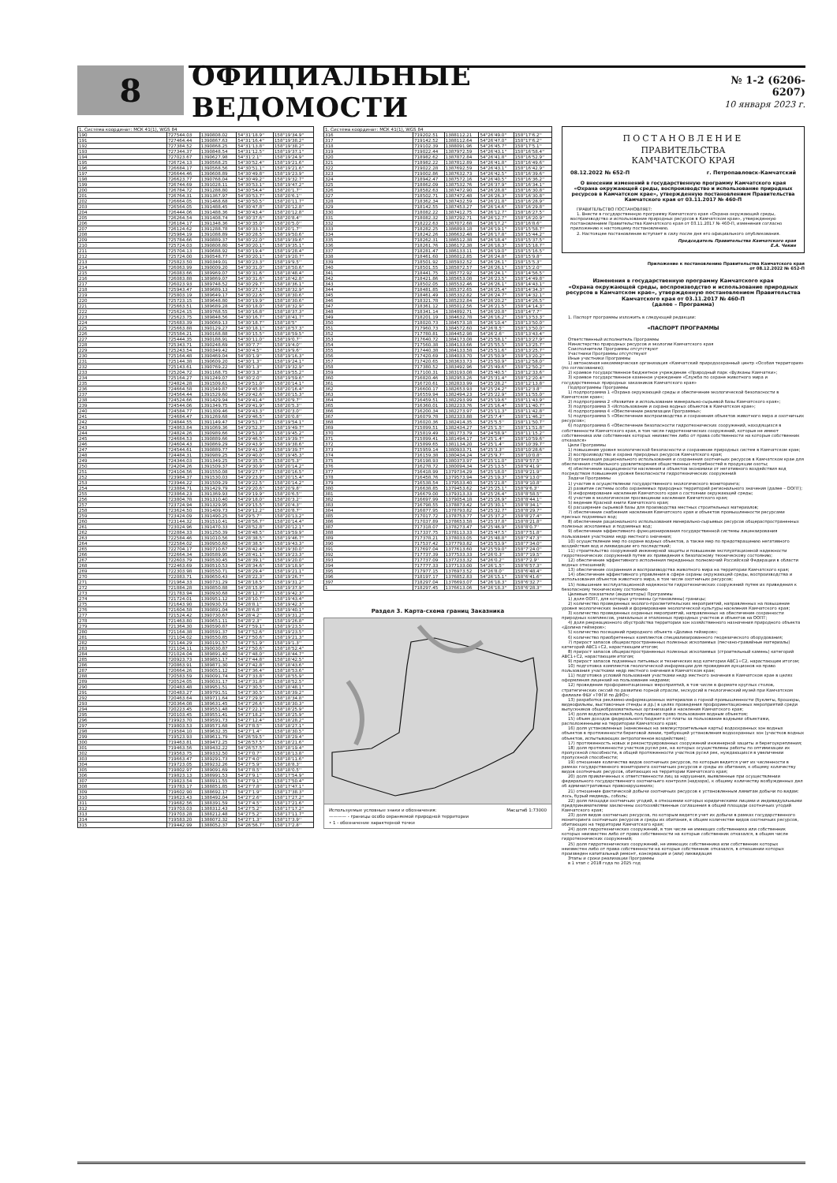8
ОФИЦИАЛЬНЫЕ ВЕДОМОСТИ
№ 1-2 (6206-6207)
10 января 2023 г.
| 1. Система координат: МСК 41(1), WGS 84 | | | | |
| 190 | 727544.03 | 1390808.02 | 54°31'18.9'' | 158°19'34.9'' |
| 191 | 727464.44 | 1390867.63 | 54°31'16.4'' | 158°19'38.2'' |
| 192 | 727384.52 | 1390868.25 | 54°31'13.8'' | 158°19'38.2'' |
| 193 | 727344.37 | 1390848.54 | 54°31'12.5'' | 158°19'37.1'' |
| 194 | 727023.67 | 1390627.98 | 54°31'2.1'' | 158°19'24.9'' |
| 195 | 726724.13 | 1390568.25 | 54°30'52.4'' | 158°19'21.6'' |
| 196 | 726684.17 | 1390568.56 | 54°30'51.1'' | 158°19'21.6'' |
| 197 | 726644.46 | 1390608.89 | 54°30'49.8'' | 158°19'23.9'' |
| 198 | 726623.77 | 1390768.04 | 54°30'49.2'' | 158°19'32.7'' |
| 199 | 726744.69 | 1391028.11 | 54°30'53.1'' | 158°19'47.2'' |
| 200 | 726784.72 | 1391288.80 | 54°30'54.4'' | 158°20'1.7'' |
| 201 | 726764.31 | 1391367.97 | 54°30'53.7'' | 158°20'6.1'' |
| 202 | 726664.05 | 1391468.68 | 54°30'50.5'' | 158°20'11.7'' |
| 203 | 726564.05 | 1391488.45 | 54°30'47.8'' | 158°20'12.8'' |
| 204 | 726444.06 | 1391488.36 | 54°30'43.4'' | 158°20'12.8'' |
| 205 | 726264.54 | 1391408.74 | 54°30'37.6'' | 158°20'8.4'' |
| 206 | 726184.17 | 1391348.36 | 54°30'35.0'' | 158°20'5.0'' |
| 207 | 726124.62 | 1391288.78 | 54°30'33.1'' | 158°20'1.7'' |
| 208 | 725984.19 | 1391088.89 | 54°30'28.5'' | 158°19'50.6'' |
| 209 | 725784.66 | 1390889.37 | 54°30'22.0'' | 158°19'39.6'' |
| 210 | 725724.03 | 1390808.80 | 54°30'20.1'' | 158°19'35.1'' |
| 211 | 725704.13 | 1390688.92 | 54°30'19.4'' | 158°19'28.4'' |
| 212 | 725724.00 | 1390548.77 | 54°30'20.1'' | 158°19'20.7'' |
| 213 | 725823.50 | 1390349.01 | 54°30'23.3'' | 158°19'9.5'' |
| 214 | 726063.99 | 1390009.20 | 54°30'31.0'' | 158°18'50.6'' |
| 215 | 726083.66 | 1389969.07 | 54°30'31.6'' | 158°18'48.4'' |
| 216 | 726083.88 | 1389869.07 | 54°30'31.6'' | 158°18'42.8'' |
| 217 | 726023.93 | 1389748.52 | 54°30'29.7'' | 158°18'36.1'' |
| 218 | 725943.47 | 1389689.13 | 54°30'27.1'' | 158°18'32.9'' |
| 219 | 725803.19 | 1389649.17 | 54°30'22.6'' | 158°18'30.6'' |
| 220 | 725723.15 | 1389648.80 | 54°30'19.9'' | 158°18'30.6'' |
| 221 | 725663.51 | 1389689.28 | 54°30'18.0'' | 158°18'32.9'' |
| 222 | 725624.15 | 1389768.55 | 54°30'16.8'' | 158°18'37.3'' |
| 223 | 725623.75 | 1389848.56 | 54°30'16.7'' | 158°18'41.7'' |
| 224 | 725683.39 | 1390069.13 | 54°30'18.7'' | 158°18'5'' |
| 225 | 725663.88 | 1390129.27 | 54°30'18.1'' | 158°18'57.3'' |
| 226 | 725584.21 | 1390168.88 | 54°30'15.5'' | 158°18'59.5'' |
| 227 | 725444.35 | 1390188.91 | 54°30'11.0'' | 158°19'0.7'' |
| 228 | 725343.71 | 1390248.69 | 54°30'7.7'' | 158°19'4.0'' |
| 229 | 725243.54 | 1390349.42 | 54°30'4.5'' | 158°19'9.6'' |
| 230 | 725164.48 | 1390469.04 | 54°30'1.9'' | 158°19'16.3'' |
| 231 | 725144.38 | 1390609.20 | 54°30'1.3'' | 158°19'24.1'' |
| 232 | 725143.61 | 1390769.22 | 54°30'1.3'' | 158°19'32.9'' |
| 233 | 725204.72 | 1391168.75 | 54°30'3.3'' | 158°19'55.2'' |
| 234 | 725164.27 | 1391249.07 | 54°30'2.0'' | 158°19'59.6'' |
| 235 | 724824.28 | 1391509.61 | 54°29'51.0'' | 158°20'14.1'' |
| 236 | 724664.58 | 1391549.87 | 54°29'45.8'' | 158°20'16.4'' |
| 237 | 724564.44 | 1391529.60 | 54°29'42.6'' | 158°20'15.3'' |
| 238 | 724524.66 | 1391429.94 | 54°29'41.4'' | 158°20'9.7'' |
| 239 | 724544.06 | 1391349.75 | 54°29'41.9'' | 158°20'5.3'' |
| 240 | 724584.77 | 1391309.46 | 54°29'43.3'' | 158°20'3.0'' |
| 241 | 724684.47 | 1391269.68 | 54°29'46.5'' | 158°20'0.8'' |
| 242 | 724844.55 | 1391149.47 | 54°29'51.7'' | 158°19'54.1'' |
| 243 | 724863.84 | 1391069.36 | 54°29'52.3'' | 158°19'49.7'' |
| 244 | 724824.26 | 1390989.66 | 54°29'51.0'' | 158°19'45.2'' |
| 245 | 724684.53 | 1390889.66 | 54°29'46.5'' | 158°19'39.7'' |
| 246 | 724604.43 | 1390869.29 | 54°29'43.9'' | 158°19'38.6'' |
| 247 | 724544.61 | 1390889.77 | 54°29'41.9'' | 158°19'39.7'' |
| 248 | 724484.31 | 1390989.25 | 54°29'40.0'' | 158°19'45.3'' |
| 249 | 724344.03 | 1391349.25 | 54°29'35.5'' | 158°20'5.3'' |
| 250 | 724204.26 | 1391509.37 | 54°29'30.9'' | 158°20'14.2'' |
| 251 | 724104.56 | 1391550.08 | 54°29'27.7'' | 158°20'16.5'' |
| 252 | 723984.37 | 1391530.03 | 54°29'23.9'' | 158°20'15.4'' |
| 253 | 723944.22 | 1391509.29 | 54°29'22.5'' | 158°20'14.2'' |
| 254 | 723884.71 | 1391429.79 | 54°29'20.6'' | 158°20'9.8'' |
| 255 | 723864.23 | 1391369.93 | 54°29'19.9'' | 158°20'6.5'' |
| 256 | 723804.78 | 1391310.40 | 54°29'18.0'' | 158°20'3.2'' |
| 257 | 723724.94 | 1391329.95 | 54°29'15.5'' | 158°20'4.3'' |
| 258 | 723624.50 | 1391409.73 | 54°29'12.2'' | 158°20'8.7'' |
| 259 | 723424.09 | 1391490.25 | 54°29'5.7'' | 158°20'13.2'' |
| 260 | 723144.32 | 1391510.41 | 54°28'56.7'' | 158°20'14.4'' |
| 261 | 723024.96 | 1391470.33 | 54°28'52.8'' | 158°20'12.1'' |
| 262 | 722884.33 | 1391250.39 | 54°28'48.5'' | 158°19'59.9'' |
| 263 | 722584.46 | 1391010.56 | 54°28'38.5'' | 158°19'46.7'' |
| 264 | 722584.02 | 1390950.60 | 54°28'38.5'' | 158°19'43.3'' |
| 265 | 722704.17 | 1390710.67 | 54°28'42.4'' | 158°19'30.0'' |
| 266 | 722664.34 | 1390589.95 | 54°28'41.1'' | 158°19'23.3'' |
| 267 | 722603.79 | 1390530.45 | 54°28'39.1'' | 158°19'20.0'' |
| 268 | 722463.69 | 1390510.53 | 54°28'34.6'' | 158°19'18.9'' |
| 269 | 722303.98 | 1390550.71 | 54°28'29.4'' | 158°19'21.1'' |
| 270 | 722083.71 | 1390650.43 | 54°28'22.3'' | 158°19'26.7'' |
| 271 | 721964.33 | 1390731.29 | 54°28'18.5'' | 158°19'31.2'' |
| 272 | 721884.28 | 1390850.88 | 54°28'15.9'' | 158°19'37.9'' |
| 273 | 721783.94 | 1390930.68 | 54°28'12.7'' | 158°19'42.3'' |
| 274 | 721724.01 | 1390951.12 | 54°28'10.7'' | 158°19'43.4'' |
| 275 | 721643.90 | 1390930.73 | 54°28'8.1'' | 158°19'42.3'' |
| 276 | 721604.58 | 1390891.04 | 54°28'6.8'' | 158°19'40.1'' |
| 277 | 721524.42 | 1390730.67 | 54°28'4.2'' | 158°19'31.2'' |
| 278 | 721463.80 | 1390651.11 | 54°28'2.3'' | 158°19'26.8'' |
| 279 | 721364.30 | 1390590.87 | 54°27'59.1'' | 158°19'23.5'' |
| 280 | 721164.38 | 1390591.37 | 54°27'52.6'' | 158°19'23.5'' |
| 281 | 721104.02 | 1390550.85 | 54°27'50.6'' | 158°19'21.3'' |
| 282 | 721144.29 | 1390191.57 | 54°27'51.9'' | 158°19'1.3'' |
| 283 | 721104.11 | 1390030.87 | 54°27'50.6'' | 158°18'52.4'' |
| 284 | 721024.04 | 1389891.40 | 54°27'48.0'' | 158°18'44.7'' |
| 285 | 720923.73 | 1389851.17 | 54°27'44.8'' | 158°18'42.5'' |
| 286 | 720863.91 | 1389871.30 | 54°27'42.8'' | 158°18'43.6'' |
| 287 | 720664.26 | 1390051.12 | 54°27'36.4'' | 158°18'53.6'' |
| 288 | 720583.59 | 1390091.74 | 54°27'33.8'' | 158°18'55.9'' |
| 289 | 720524.05 | 1390031.17 | 54°27'31.8'' | 158°18'52.5'' |
| 290 | 720483.48 | 1389951.51 | 54°27'30.5'' | 158°18'48.1'' |
| 291 | 720483.27 | 1389791.51 | 54°27'30.5'' | 158°18'39.2'' |
| 292 | 720463.64 | 1389711.64 | 54°27'29.9'' | 158°18'34.8'' |
| 293 | 720364.08 | 1389631.45 | 54°27'26.6'' | 158°18'30.3'' |
| 294 | 720223.45 | 1389551.48 | 54°27'22.1'' | 158°18'25.9'' |
| 295 | 720103.45 | 1389551.41 | 54°27'18.2'' | 158°18'25.9'' |
| 296 | 719923.70 | 1389591.73 | 54°27'12.4'' | 158°18'28.2'' |
| 297 | 719803.53 | 1389571.68 | 54°27'8.5'' | 158°18'27.1'' |
| 298 | 719584.10 | 1389632.35 | 54°27'1.4'' | 158°18'30.5'' |
| 299 | 719523.93 | 1389611.79 | 54°26'59.5'' | 158°18'29.4'' |
| 300 | 719463.81 | 1389472.25 | 54°26'57.5'' | 158°18'21.6'' |
| 301 | 719463.56 | 1389432.22 | 54°26'57.5'' | 158°18'19.4'' |
| 302 | 719563.75 | 1389332.50 | 54°27'0.7'' | 158°18'13.8'' |
| 303 | 719663.47 | 1389291.73 | 54°27'4.0'' | 158°18'11.6'' |
| 304 | 719723.05 | 1389232.26 | 54°27'5.9'' | 158°18'8.3'' |
| 305 | 719802.97 | 1389091.69 | 54°27'8.5'' | 158°18'0.5'' |
| 306 | 719823.13 | 1388991.53 | 54°27'9.1'' | 158°17'54.9'' |
| 307 | 719823.54 | 1388911.55 | 54°27'9.1'' | 158°17'50.4'' |
| 308 | 719783.17 | 1388851.85 | 54°27'7.8'' | 158°17'47.1'' |
| 309 | 719602.90 | 1388692.17 | 54°27'1.9'' | 158°17'38.3'' |
| 310 | 719623.43 | 1388492.04 | 54°27'2.6'' | 158°17'27.2'' |
| 311 | 719682.56 | 1388391.59 | 54°27'4.5'' | 158°17'21.6'' |
| 312 | 719703.03 | 1388312.43 | 54°27'5.2'' | 158°17'17.2'' |
| 313 | 719703.28 | 1388212.48 | 54°27'5.2'' | 158°17'11.7'' |
| 314 | 719583.20 | 1388072.32 | 54°27'1.3'' | 158°17'3.9'' |
| 315 | 719442.99 | 1388052.37 | 54°26'56.7'' | 158°17'2.8'' |
| 1. Система координат: МСК 41(1), WGS 84 | | | | |
| 316 | 719202.51 | 1388112.21 | 54°26'49.0'' | 158°17'6.2'' |
| 317 | 719142.52 | 1388112.64 | 54°26'47.0'' | 158°17'6.2'' |
| 318 | 719102.39 | 1388091.96 | 54°26'45.7'' | 158°17'5.1'' |
| 319 | 719022.44 | 1387972.59 | 54°26'43.1'' | 158°16'58.4'' |
| 320 | 718982.62 | 1387872.84 | 54°26'41.8'' | 158°16'52.9'' |
| 321 | 718982.22 | 1387812.89 | 54°26'41.8'' | 158°16'49.6'' |
| 322 | 719022.28 | 1387692.59 | 54°26'43.1'' | 158°16'42.9'' |
| 323 | 719002.86 | 1387632.73 | 54°26'42.5'' | 158°16'39.6'' |
| 324 | 718942.47 | 1387572.16 | 54°26'40.5'' | 158°16'36.2'' |
| 325 | 718862.09 | 1387532.76 | 54°26'37.9'' | 158°16'34.1'' |
| 326 | 718582.63 | 1387472.90 | 54°26'28.8'' | 158°16'30.8'' |
| 327 | 718502.71 | 1387472.48 | 54°26'26.3'' | 158°16'30.8'' |
| 328 | 718362.34 | 1387432.59 | 54°26'21.8'' | 158°16'28.9'' |
| 329 | 718142.55 | 1387453.27 | 54°26'14.6'' | 158°16'29.8'' |
| 330 | 718082.22 | 1387412.75 | 54°26'12.7'' | 158°16'27.5'' |
| 331 | 718082.32 | 1387292.71 | 54°26'12.7'' | 158°16'20.9'' |
| 332 | 718222.63 | 1387072.68 | 54°26'17.2'' | 158°16'8.6'' |
| 333 | 718282.25 | 1386893.18 | 54°26'19.1'' | 158°15'58.7'' |
| 334 | 718242.26 | 1386632.48 | 54°26'17.8'' | 158°15'44.2'' |
| 335 | 718262.31 | 1386512.38 | 54°26'18.4'' | 158°15'37.5'' |
| 336 | 718261.76 | 1386172.38 | 54°26'18.3'' | 158°15'18.7'' |
| 337 | 718281.47 | 1386133.11 | 54°26'19.0'' | 158°15'16.5'' |
| 338 | 718461.60 | 1386012.85 | 54°26'24.8'' | 158°15'9.8'' |
| 339 | 718501.92 | 1385932.52 | 54°26'26.1'' | 158°15'5.3'' |
| 340 | 718501.55 | 1385872.57 | 54°26'26.1'' | 158°15'2.0'' |
| 341 | 718441.75 | 1385772.92 | 54°26'24.1'' | 158°14'56.5'' |
| 342 | 718421.86 | 1385653.08 | 54°26'23.5'' | 158°14'49.8'' |
| 343 | 718502.05 | 1385532.46 | 54°26'26.1'' | 158°14'43.1'' |
| 344 | 718481.85 | 1385372.65 | 54°26'25.4'' | 158°14'34.3'' |
| 345 | 718461.49 | 1385332.82 | 54°26'24.7'' | 158°14'32.1'' |
| 346 | 718321.78 | 1385232.84 | 54°26'20.2'' | 158°14'26.5'' |
| 347 | 718361.12 | 1385012.56 | 54°26'21.5'' | 158°14'14.3'' |
| 348 | 718341.14 | 1384892.71 | 54°26'20.8'' | 158°14'7.7'' |
| 349 | 718201.19 | 1384632.78 | 54°26'16.2'' | 158°13'53.3'' |
| 350 | 718020.73 | 1384573.18 | 54°26'10.4'' | 158°13'50.0'' |
| 351 | 717960.73 | 1384572.60 | 54°26'8.5'' | 158°13'50.0'' |
| 352 | 717780.81 | 1384452.98 | 54°26'2.6'' | 158°13'43.4'' |
| 353 | 717640.72 | 1384173.08 | 54°25'58.1'' | 158°13'27.9'' |
| 354 | 717560.38 | 1384133.66 | 54°25'55.5'' | 158°13'25.7'' |
| 355 | 717440.38 | 1384133.58 | 54°25'51.6'' | 158°13'25.7'' |
| 356 | 717420.69 | 1384033.70 | 54°25'50.9'' | 158°13'20.2'' |
| 357 | 717420.65 | 1383633.73 | 54°25'50.9'' | 158°12'58.0'' |
| 358 | 717380.52 | 1383492.96 | 54°25'49.6'' | 158°12'50.2'' |
| 359 | 717100.31 | 1383193.08 | 54°25'40.5'' | 158°12'33.6'' |
| 360 | 716820.46 | 1382953.26 | 54°25'31.4'' | 158°12'20.4'' |
| 361 | 716720.61 | 1382833.99 | 54°25'28.2'' | 158°12'13.8'' |
| 362 | 716600.17 | 1382653.93 | 54°25'24.2'' | 158°12'3.8'' |
| 363 | 716559.94 | 1382494.23 | 54°25'22.9'' | 158°11'55.0'' |
| 364 | 716459.51 | 1382293.99 | 54°25'19.6'' | 158°11'43.9'' |
| 365 | 716360.01 | 1382233.76 | 54°25'16.4'' | 158°11'40.7'' |
| 366 | 716200.34 | 1382273.97 | 54°25'11.3'' | 158°11'42.8'' |
| 367 | 716079.78 | 1382333.88 | 54°25'7.4'' | 158°11'46.2'' |
| 368 | 716020.36 | 1382414.35 | 54°25'5.5'' | 158°11'50.7'' |
| 369 | 715899.51 | 1382434.27 | 54°25'1.5'' | 158°11'51.8'' |
| 370 | 715819.49 | 1381773.79 | 54°24'58.9'' | 158°11'15.2'' |
| 371 | 715899.41 | 1381494.17 | 54°25'1.4'' | 158°10'59.6'' |
| 372 | 715899.65 | 1381134.20 | 54°25'1.4'' | 158°10'39.7'' |
| 373 | 715959.14 | 1380933.71 | 54°25'3.3'' | 158°10'28.6'' |
| 374 | 716159.38 | 1380434.24 | 54°25'9.7'' | 158°10'0.8'' |
| 375 | 716198.93 | 1380373.97 | 54°25'11.0'' | 158°9'57.5'' |
| 376 | 716278.72 | 1380094.34 | 54°25'13.5'' | 158°9'41.9'' |
| 377 | 716418.99 | 1379734.29 | 54°25'18.0'' | 158°9'21.9'' |
| 378 | 716458.76 | 1379573.94 | 54°25'19.3'' | 158°9'13.0'' |
| 379 | 716538.54 | 1379533.40 | 54°25'21.8'' | 158°9'10.8'' |
| 380 | 716638.85 | 1379453.62 | 54°25'25.1'' | 158°9'6.3'' |
| 381 | 716679.00 | 1379313.33 | 54°25'26.4'' | 158°8'58.5'' |
| 382 | 716697.99 | 1379054.18 | 54°25'26.9'' | 158°8'44.1'' |
| 383 | 716798.55 | 1378873.42 | 54°25'30.1'' | 158°8'34.1'' |
| 384 | 716877.95 | 1378793.82 | 54°25'32.7'' | 158°8'29.7'' |
| 385 | 717017.72 | 1378753.77 | 54°25'37.2'' | 158°8'27.4'' |
| 386 | 717037.89 | 1378653.58 | 54°25'37.8'' | 158°8'21.8'' |
| 387 | 717318.07 | 1378273.47 | 54°25'46.9'' | 158°8'0.7'' |
| 388 | 717337.75 | 1378113.33 | 54°25'47.5'' | 158°7'51.8'' |
| 389 | 717378.21 | 1378033.05 | 54°25'48.8'' | 158°7'47.3'' |
| 390 | 717537.42 | 1377793.82 | 54°25'53.9'' | 158°7'34.0'' |
| 391 | 717697.04 | 1377613.60 | 54°25'59.0'' | 158°7'24.0'' |
| 392 | 717737.39 | 1377533.33 | 54°26'0.3'' | 158°7'19.5'' |
| 393 | 717737.09 | 1377233.32 | 54°26'0.2'' | 158°7'2.9'' |
| 394 | 717777.33 | 1377133.00 | 54°26'1.5'' | 158°6'57.3'' |
| 395 | 717977.15 | 1376973.52 | 54°26'8.0'' | 158°6'48.4'' |
| 396 | 718197.17 | 1376852.83 | 54°26'15.1'' | 158°6'41.6'' |
| 397 | 718297.04 | 1376693.07 | 54°26'18.3'' | 158°6'32.7'' |
| 1 | 718297.45 | 1376613.06 | 54°26'18.3'' | 158°6'28.3'' |
Раздел 3. Карта-схема границ Заказника
Используемые условные знаки и обозначения: Масштаб 1:73000
———— - границы особо охраняемой природной территории
• 1 - обозначение характерной точки
ПОСТАНОВЛЕНИЕ
ПРАВИТЕЛЬСТВА
КАМЧАТСКОГО КРАЯ
08.12.2022 № 652-П г. Петропавловск-Камчатский
О внесении изменений в государственную программу Камчатского края «Охрана окружающей среды, воспроизводство и использование природных ресурсов в Камчатском крае», утвержденную постановлением Правительства Камчатского края от 03.11.2017 № 460-П
ПРАВИТЕЛЬСТВО ПОСТАНОВЛЯЕТ:
1. Внести в государственную программу Камчатского края «Охрана окружающей среды, воспроизводство и использование природных ресурсов в Камчатском крае», утвержденную постановлением Правительства Камчатского края от 03.11.2017 № 460-П, изменения согласно приложению к настоящему постановлению.
2. Настоящее постановление вступает в силу после дня его официального опубликования.
Председатель Правительства Камчатского края
Е.А. Чекин
Приложение к постановлению Правительства Камчатского края
от 08.12.2022 № 652-П
Изменения в государственную программу Камчатского края
«Охрана окружающей среды, воспроизводство и использование природных ресурсов в Камчатском крае», утвержденную постановлением Правительства Камчатского края от 03.11.2017 № 460-П
(далее – Программа)
1. Паспорт программы изложить в следующей редакции:
«ПАСПОРТ ПРОГРАММЫ
Ответственный исполнитель Программы
Министерство природных ресурсов и экологии Камчатского края
Соисполнители Программы отсутствуют
Участники Программы отсутствуют
Иные участники Программы
1) автономная некоммерческая организация «Камчатский природоохранный центр «Особая территория» (по согласованию);
2) краевое государственное бюджетное учреждение «Природный парк «Вулканы Камчатки»;
3) краевое государственное казенное учреждение «Служба по охране животного мира и государственных природных заказников Камчатского края»
Подпрограммы Программы
1) подпрограмма 1 «Охрана окружающей среды и обеспечение экологической безопасности в Камчатском крае»;
2) подпрограмма 2 «Развитие и использование минерально-сырьевой базы Камчатского края»;
3) подпрограмма 3 «Использование и охрана водных объектов в Камчатском крае»;
4) подпрограмма 4 «Обеспечение реализации Программы»;
5) подпрограмма 5 «Обеспечение воспроизводства и сохранения объектов животного мира и охотничьих ресурсов»;
6) подпрограмма 6 «Обеспечение безопасности гидротехнических сооружений, находящихся в собственности Камчатского края, в том числе гидротехнических сооружений, которые не имеют собственника или собственник которых неизвестен либо от права собственности на которые собственник отказался»
Цели Программы
1) повышение уровня экологической безопасности и сохранение природных систем в Камчатском крае;
2) воспроизводство и охрана природных ресурсов Камчатского края;
3) организация рационального использования и сохранения охотничьих ресурсов в Камчатском крае для обеспечения стабильного удовлетворения общественных потребностей в продукции охоты;
4) обеспечение защищенности населения и объектов экономики от негативного воздействия вод посредством повышения уровня безопасности гидротехнических сооружений
Задачи Программы
1) участие в осуществлении государственного экологического мониторинга;
2) развитие системы особо охраняемых природных территорий регионального значения (далее – ООПТ);
3) информирование населения Камчатского края о состоянии окружающей среды;
4) участие в экологическом просвещении населения Камчатского края;
5) ведение Красной книги Камчатского края;
6) расширение сырьевой базы для производства местных строительных материалов;
7) обеспечение снабжения населения Камчатского края и объектов промышленности ресурсами пресных подземных вод;
8) обеспечение рационального использования минерально-сырьевых ресурсов общераспространенных полезных ископаемых и подземных вод;
9) обеспечение эффективного функционирования государственной системы лицензирования пользования участками недр местного значения;
10) осуществление мер по охране водных объектов, а также мер по предотвращению негативного воздействия вод и ликвидации его последствий;
11) строительство сооружений инженерной защиты и повышение эксплуатационной надежности гидротехнических сооружений путем их приведения к безопасному техническому состоянию;
12) обеспечение эффективного исполнения переданных полномочий Российской Федерации в области водных отношений;
13) обеспечение сохранения и воспроизводства животного мира на территории Камчатского края;
14) обеспечение эффективного управления в сфере охраны окружающей среды, воспроизводства и использования объектов животного мира, в том числе охотничьих ресурсов;
15) повышение эксплуатационной надежности гидротехнических сооружений путем их приведения к безопасному техническому состоянию
Целевые показатели (индикаторы) Программы
1) доля ООПТ, для которых уточнены (установлены) границы;
2) количество проведенных эколого-просветительских мероприятий, направленных на повышение уровня экологических знаний и формирование экологической культуры населения Камчатского края;
3) количество проведенных охранных мероприятий, направленных на обеспечение сохранности природных комплексов, уникальных и эталонных природных участков и объектов на ООПТ;
4) доля рекреационного обустройства территории зон хозяйственного назначения природного объекта «Долина гейзеров»;
5) количество посещений природного объекта «Долина гейзеров»;
6) количество приобретенных комплектов специализированного геодезического оборудования;
7) прирост запасов общераспространенных полезных ископаемых (песчано-гравийные материалы) категорий АВС1+С2, нарастающим итогом;
8) прирост запасов общераспространенных полезных ископаемых (строительный камень) категорий АВС1+С2, нарастающим итогом;
9) прирост запасов подземных питьевых и технических вод категории АВС1+С2, нарастающим итогом;
10) подготовка комплектов геологической информации для проведения аукционов на право пользования участками недр местного значения в Камчатском крае;
11) подготовка условий пользования участками недр местного значения в Камчатском крае в целях оформления лицензий на пользование недрами;
12) проведение профориентационных мероприятий, в том числе в формате круглых столов, стратегических сессий по развитию горной отрасли, экскурсий в геологический музей при Камчатском филиале ФБУ «ТФГИ по ДФО»;
13) разработка рекламно-информационных материалов о горной промышленности (буклеты, брошюры, видеофильмы, выставочные стенды и др.) в целях проведения профориентационных мероприятий среди выпускников общеобразовательных организаций и населения Камчатского края;
14) доля водопользователей, получивших право пользования водным объектом;
15) объем доходов федерального бюджета от платы за пользование водными объектами, расположенными на территории Камчатского края;
16) доля установленных (нанесенных на землеустроительные карты) водоохранных зон водных объектов в протяженности береговой линии, требующей установления водоохранных зон (участков водных объектов, испытывающих антропогенное воздействие);
17) протяженность новых и реконструированных сооружений инженерной защиты и берегоукрепления;
18) доля протяженности участков русел рек, на которых осуществлены работы по оптимизации их пропускной способности, в общей протяженности участков русел рек, нуждающихся в увеличении пропускной способности;
19) отношение количества видов охотничьих ресурсов, по которым ведется учет их численности в рамках государственного мониторинга охотничьих ресурсов и среды их обитания, к общему количеству видов охотничьих ресурсов, обитающих на территории Камчатского края;
20) доля привлеченных к ответственности лиц за нарушения, выявленные при осуществлении федерального государственного охотничьего контроля (надзора), к общему количеству возбужденных дел об административных правонарушениях;
21) отношение фактической добычи охотничьих ресурсов к установленным лимитам добычи по видам: лось, бурый медведь, соболь;
22) доля площади охотничьих угодий, в отношении которых юридическими лицами и индивидуальными предпринимателями заключены охотхозяйственные соглашения в общей площади охотничьих угодий Камчатского края;
23) доля видов охотничьих ресурсов, по которым ведется учет их добычи в рамках государственного мониторинга охотничьих ресурсов и среды их обитания, в общем количестве видов охотничьих ресурсов, обитающих на территории Камчатского края;
24) доля гидротехнических сооружений, в том числе не имеющих собственника или собственник которых неизвестен либо от права собственности на которые собственник отказался, в общем числе гидротехнических сооружений;
25) доля гидротехнических сооружений, не имеющих собственника или собственник которых неизвестен либо от права собственности на которые собственник отказался, в отношении которых произведен капитальный ремонт, консервация и (или) ликвидация
Этапы и сроки реализации Программы
в 1 этап с 2018 года по 2025 год